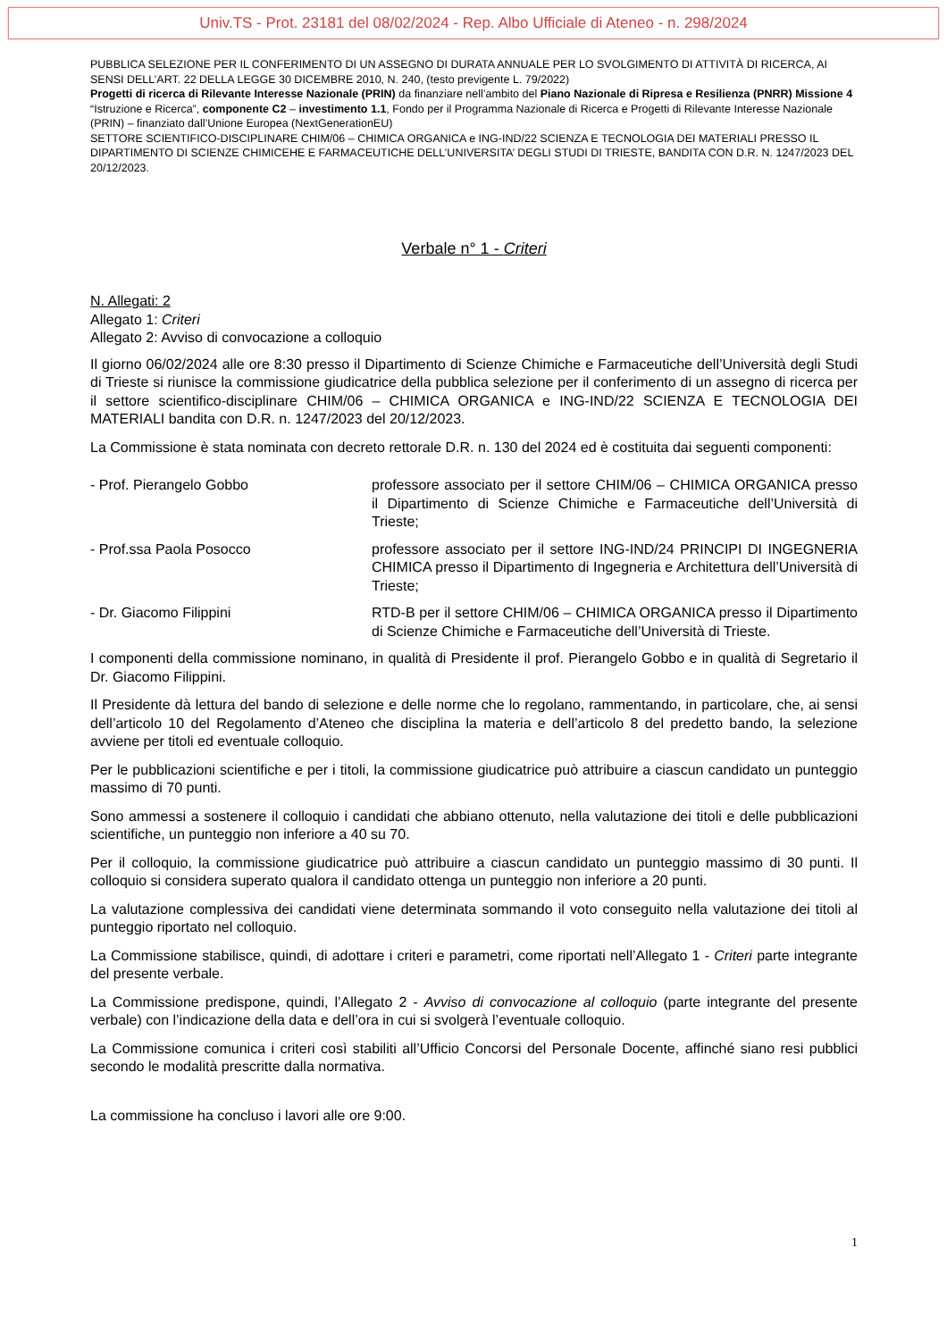Univ.TS - Prot. 23181 del 08/02/2024 - Rep. Albo Ufficiale di Ateneo - n. 298/2024
PUBBLICA SELEZIONE PER IL CONFERIMENTO DI UN ASSEGNO DI DURATA ANNUALE PER LO SVOLGIMENTO DI ATTIVITÀ DI RICERCA, AI SENSI DELL’ART. 22 DELLA LEGGE 30 DICEMBRE 2010, N. 240, (testo previgente L. 79/2022)
Progetti di ricerca di Rilevante Interesse Nazionale (PRIN) da finanziare nell’ambito del Piano Nazionale di Ripresa e Resilienza (PNRR) Missione 4 “Istruzione e Ricerca”, componente C2 – investimento 1.1, Fondo per il Programma Nazionale di Ricerca e Progetti di Rilevante Interesse Nazionale (PRIN) – finanziato dall’Unione Europea (NextGenerationEU)
SETTORE SCIENTIFICO-DISCIPLINARE CHIM/06 – CHIMICA ORGANICA e ING-IND/22 SCIENZA E TECNOLOGIA DEI MATERIALI PRESSO IL DIPARTIMENTO DI SCIENZE CHIMICEHE E FARMACEUTICHE DELL’UNIVERSITA’ DEGLI STUDI DI TRIESTE, BANDITA CON D.R. N. 1247/2023 DEL 20/12/2023.
Verbale n° 1 - Criteri
N. Allegati: 2
Allegato 1: Criteri
Allegato 2: Avviso di convocazione a colloquio
Il giorno 06/02/2024 alle ore 8:30 presso il Dipartimento di Scienze Chimiche e Farmaceutiche dell’Università degli Studi di Trieste si riunisce la commissione giudicatrice della pubblica selezione per il conferimento di un assegno di ricerca per il settore scientifico-disciplinare CHIM/06 – CHIMICA ORGANICA e ING-IND/22 SCIENZA E TECNOLOGIA DEI MATERIALI bandita con D.R. n. 1247/2023 del 20/12/2023.
La Commissione è stata nominata con decreto rettorale D.R. n. 130 del 2024 ed è costituita dai seguenti componenti:
- Prof. Pierangelo Gobbo professore associato per il settore CHIM/06 – CHIMICA ORGANICA presso il Dipartimento di Scienze Chimiche e Farmaceutiche dell’Università di Trieste;
- Prof.ssa Paola Posocco professore associato per il settore ING-IND/24 PRINCIPI DI INGEGNERIA CHIMICA presso il Dipartimento di Ingegneria e Architettura dell’Università di Trieste;
- Dr. Giacomo Filippini RTD-B per il settore CHIM/06 – CHIMICA ORGANICA presso il Dipartimento di Scienze Chimiche e Farmaceutiche dell’Università di Trieste.
I componenti della commissione nominano, in qualità di Presidente il prof. Pierangelo Gobbo e in qualità di Segretario il Dr. Giacomo Filippini.
Il Presidente dà lettura del bando di selezione e delle norme che lo regolano, rammentando, in particolare, che, ai sensi dell’articolo 10 del Regolamento d’Ateneo che disciplina la materia e dell’articolo 8 del predetto bando, la selezione avviene per titoli ed eventuale colloquio.
Per le pubblicazioni scientifiche e per i titoli, la commissione giudicatrice può attribuire a ciascun candidato un punteggio massimo di 70 punti.
Sono ammessi a sostenere il colloquio i candidati che abbiano ottenuto, nella valutazione dei titoli e delle pubblicazioni scientifiche, un punteggio non inferiore a 40 su 70.
Per il colloquio, la commissione giudicatrice può attribuire a ciascun candidato un punteggio massimo di 30 punti. Il colloquio si considera superato qualora il candidato ottenga un punteggio non inferiore a 20 punti.
La valutazione complessiva dei candidati viene determinata sommando il voto conseguito nella valutazione dei titoli al punteggio riportato nel colloquio.
La Commissione stabilisce, quindi, di adottare i criteri e parametri, come riportati nell’Allegato 1 - Criteri parte integrante del presente verbale.
La Commissione predispone, quindi, l’Allegato 2 - Avviso di convocazione al colloquio (parte integrante del presente verbale) con l’indicazione della data e dell’ora in cui si svolgerà l’eventuale colloquio.
La Commissione comunica i criteri così stabiliti all’Ufficio Concorsi del Personale Docente, affinché siano resi pubblici secondo le modalità prescritte dalla normativa.
La commissione ha concluso i lavori alle ore 9:00.
1